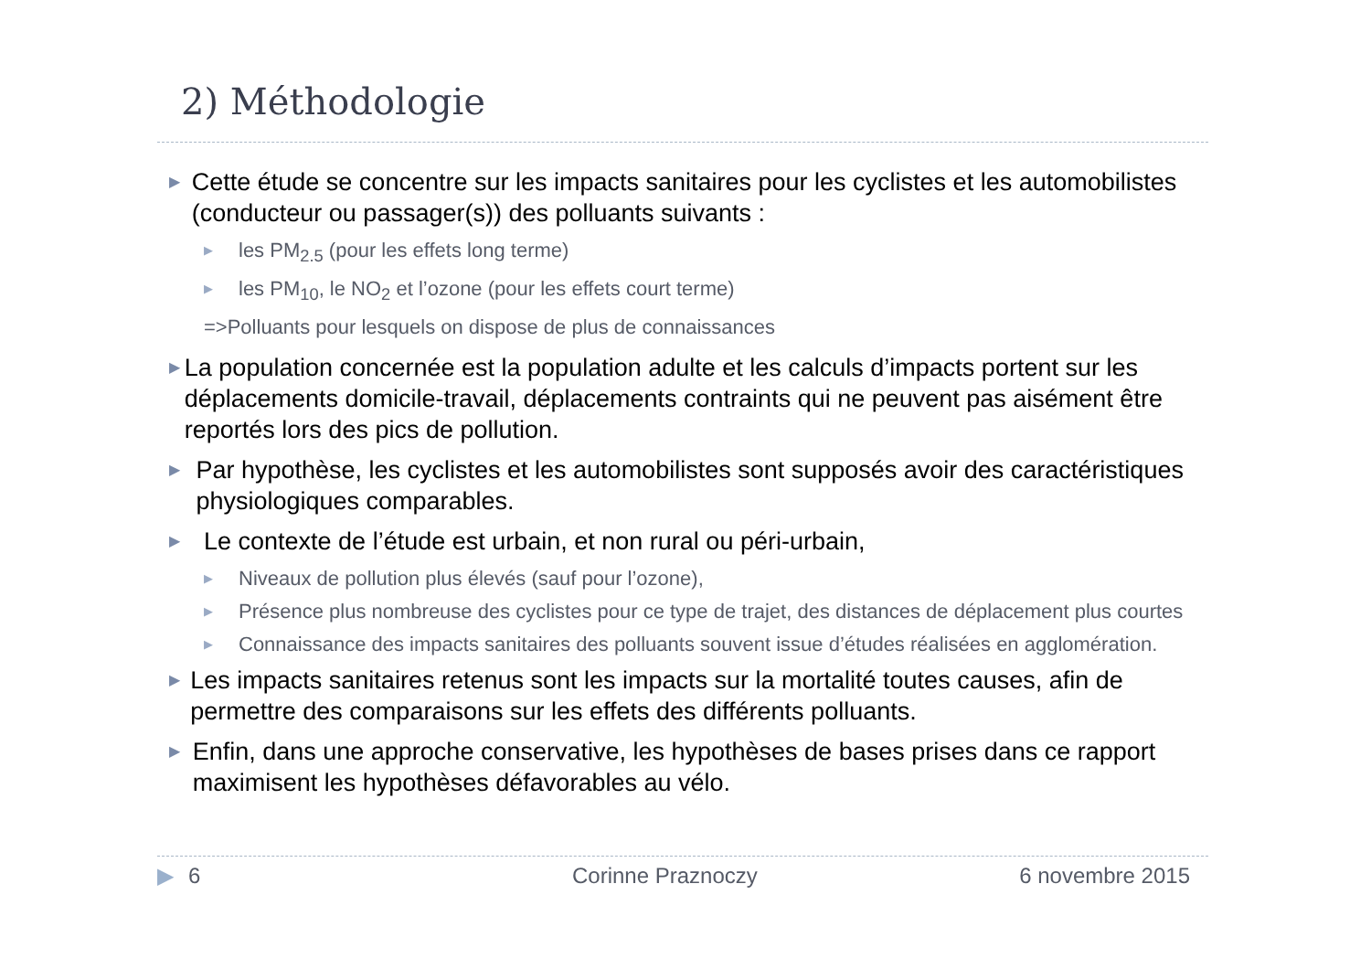2) Méthodologie
▶ Cette étude se concentre sur les impacts sanitaires pour les cyclistes et les automobilistes (conducteur ou passager(s)) des polluants suivants :
▶ les PM<sub>2.5</sub> (pour les effets long terme)
▶ les PM<sub>10</sub>, le NO<sub>2</sub> et l’ozone (pour les effets court terme)
=>Polluants pour lesquels on dispose de plus de connaissances
▶ La population concernée est la population adulte et les calculs d’impacts portent sur les déplacements domicile-travail, déplacements contraints qui ne peuvent pas aisément être reportés lors des pics de pollution.
▶ Par hypothèse, les cyclistes et les automobilistes sont supposés avoir des caractéristiques physiologiques comparables.
▶ Le contexte de l’étude est urbain, et non rural ou péri-urbain,
▶ Niveaux de pollution plus élevés (sauf pour l’ozone),
▶ Présence plus nombreuse des cyclistes pour ce type de trajet, des distances de déplacement plus courtes
▶ Connaissance des impacts sanitaires des polluants souvent issue d’études réalisées en agglomération.
▶ Les impacts sanitaires retenus sont les impacts sur la mortalité toutes causes, afin de permettre des comparaisons sur les effets des différents polluants.
▶ Enfin, dans une approche conservative, les hypothèses de bases prises dans ce rapport maximisent les hypothèses défavorables au vélo.
▶ 6 Corinne Praznoczy 6 novembre 2015